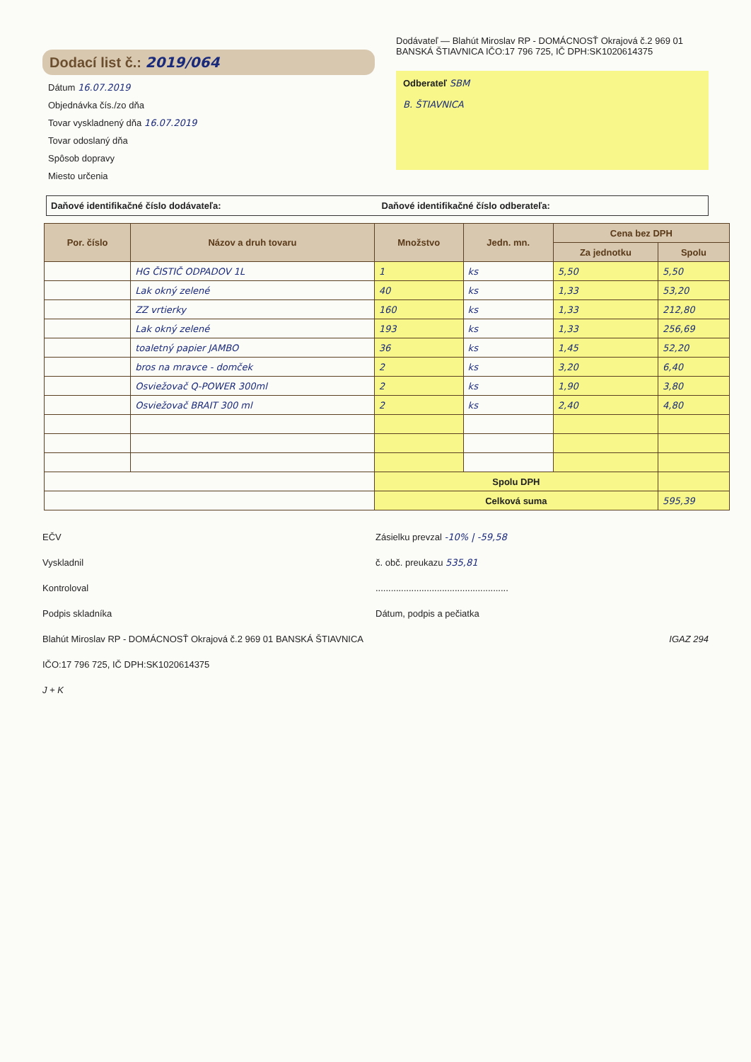Dodací list č.: 2019/064
Dátum 16.07.2019
Objednávka čís./zo dňa
Tovar vyskladnený dňa 16.07.2019
Tovar odoslaný dňa
Spôsob dopravy
Miesto určenia
Dodávateľ — Blahút Miroslav RP - DOMÁCNOSŤ Okrajová č.2 969 01 BANSKÁ ŠTIAVNICA IČO:17 796 725, IČ DPH:SK1020614375
Odberateľ SBM
B. ŠTIAVNICA
Daňové identifikačné číslo dodávateľa:
Daňové identifikačné číslo odberateľa:
| Por. číslo | Názov a druh tovaru | Množstvo | Jedn. mn. | Cena bez DPH | |
| --- | --- | --- | --- | --- | --- |
| | | | | Za jednotku | Spolu |
| | HG ČISTIČ ODPADOV 1L | 1 | ks | 5,50 | 5,50 |
| | Lak okný zelené | 40 | ks | 1,33 | 53,20 |
| | ZZ vrtierky | 160 | ks | 1,33 | 212,80 |
| | Lak okný zelené | 193 | ks | 1,33 | 256,69 |
| | toaletný papier JAMBO | 36 | ks | 1,45 | 52,20 |
| | bros na mravce - domček | 2 | ks | 3,20 | 6,40 |
| | Osviežovač Q-POWER 300ml | 2 | ks | 1,90 | 3,80 |
| | Osviežovač BRAIT 300 ml | 2 | ks | 2,40 | 4,80 |
| | | Spolu DPH | | | |
| | | Celková suma | | | 595,39 |
EČV
Vyskladnil
Kontroloval
Podpis skladníka
Blahút Miroslav RP - DOMÁCNOSŤ Okrajová č.2 969 01 BANSKÁ ŠTIAVNICA IČO:17 796 725, IČ DPH:SK1020614375
J + K
Zásielku prevzal -10% | -59,58
č. obč. preukazu 535,81
....................................................
Dátum, podpis a pečiatka
IGAZ 294